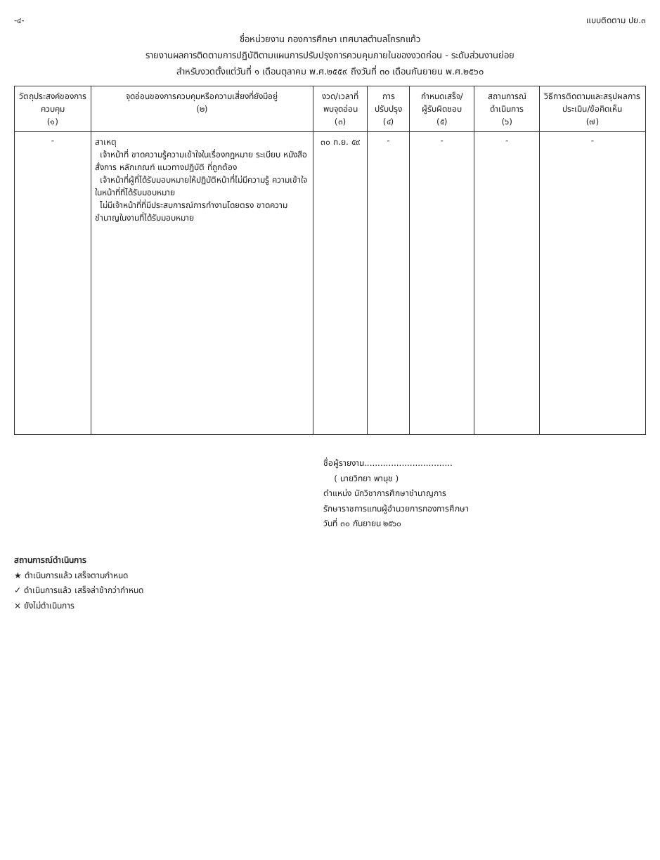-๔- แบบติดตาม ปย.๓
ชื่อหน่วยงาน กองการศึกษา เทศบาลตำบลโกรกแก้ว
รายงานผลการติดตามการปฏิบัติตามแผนการปรับปรุงการควบคุมภายในของงวดก่อน - ระดับส่วนงานย่อย
สำหรับงวดตั้งแต่วันที่ ๑ เดือนตุลาคม พ.ศ.๒๕๕๙ ถึงวันที่ ๓๐ เดือนกันยายน พ.ศ.๒๕๖๐
| วัตถุประสงค์ของการควบคุม (๑) | จุดอ่อนของการควบคุมหรือความเสี่ยงที่ยังมีอยู่ (๒) | งวด/เวลาที่พบจุดอ่อน (๓) | การปรับปรุง (๔) | กำหนดเสร็จ/ ผู้รับผิดชอบ (๕) | สถานการณ์ดำเนินการ (๖) | วิธีการติดตามและสรุปผลการประเมิน/ข้อคิดเห็น (๗) |
| --- | --- | --- | --- | --- | --- | --- |
| - | สาเหตุ เจ้าหน้าที่ ขาดความรู้ความเข้าใจในเรื่องกฎหมาย ระเบียบ หนังสือสั่งการ หลักเกณฑ์ แนวทางปฏิบัติ ที่ถูกต้อง เจ้าหน้าที่ผู้ที่ได้รับมอบหมายให้ปฏิบัติหน้าที่ไม่มีความรู้ ความเข้าใจในหน้าที่ที่ได้รับมอบหมาย ไม่มีเจ้าหน้าที่ที่มีประสบการณ์การทำงานโดยตรง ขาดความชำนาญในงานที่ได้รับมอบหมาย | ๓๐ ก.ย. ๕๙ | - | - | - | - |
ชื่อผู้รายงาน.................................
( นายวิทยา พานุช )
ตำแหน่ง นักวิชาการศึกษาชำนาญการ
รักษาราชการแทนผู้อำนวยการกองการศึกษา
วันที่ ๓๐ กันยายน ๒๕๖๐
สถานการณ์ดำเนินการ
★ ดำเนินการแล้ว เสร็จตามกำหนด
✓ ดำเนินการแล้ว เสร็จล่าช้ากว่ากำหนด
× ยังไม่ดำเนินการ